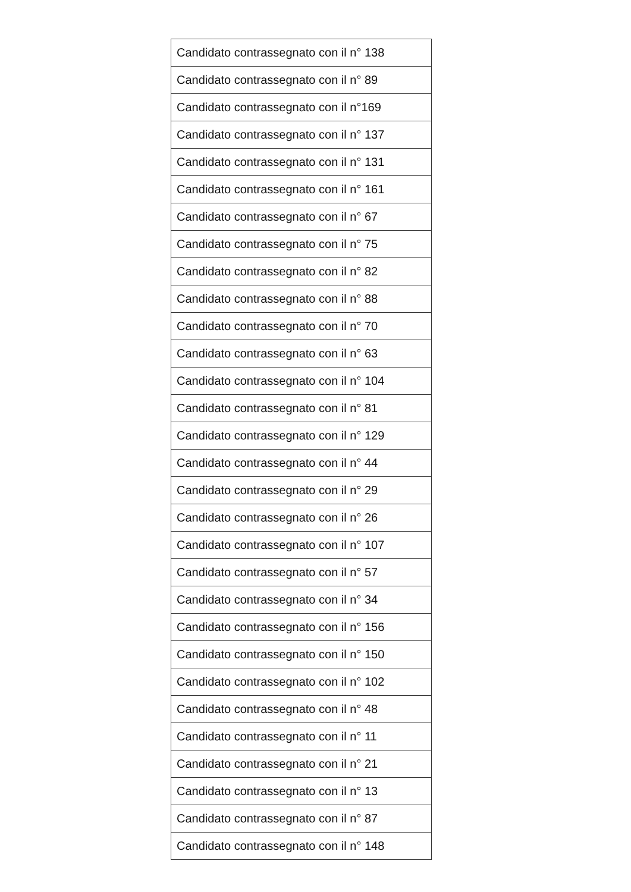| Candidato contrassegnato con il n° 138 |
| Candidato contrassegnato con il n° 89 |
| Candidato contrassegnato con il n°169 |
| Candidato contrassegnato con il n° 137 |
| Candidato contrassegnato con il n° 131 |
| Candidato contrassegnato con il n° 161 |
| Candidato contrassegnato con il n° 67 |
| Candidato contrassegnato con il n° 75 |
| Candidato contrassegnato con il n° 82 |
| Candidato contrassegnato con il n° 88 |
| Candidato contrassegnato con il n° 70 |
| Candidato contrassegnato con il n° 63 |
| Candidato contrassegnato con il n° 104 |
| Candidato contrassegnato con il n° 81 |
| Candidato contrassegnato con il n° 129 |
| Candidato contrassegnato con il n° 44 |
| Candidato contrassegnato con il n° 29 |
| Candidato contrassegnato con il n° 26 |
| Candidato contrassegnato con il n° 107 |
| Candidato contrassegnato con il n° 57 |
| Candidato contrassegnato con il n° 34 |
| Candidato contrassegnato con il n° 156 |
| Candidato contrassegnato con il n° 150 |
| Candidato contrassegnato con il n° 102 |
| Candidato contrassegnato con il n° 48 |
| Candidato contrassegnato con il n° 11 |
| Candidato contrassegnato con il n° 21 |
| Candidato contrassegnato con il n° 13 |
| Candidato contrassegnato con il n° 87 |
| Candidato contrassegnato con il n° 148 |